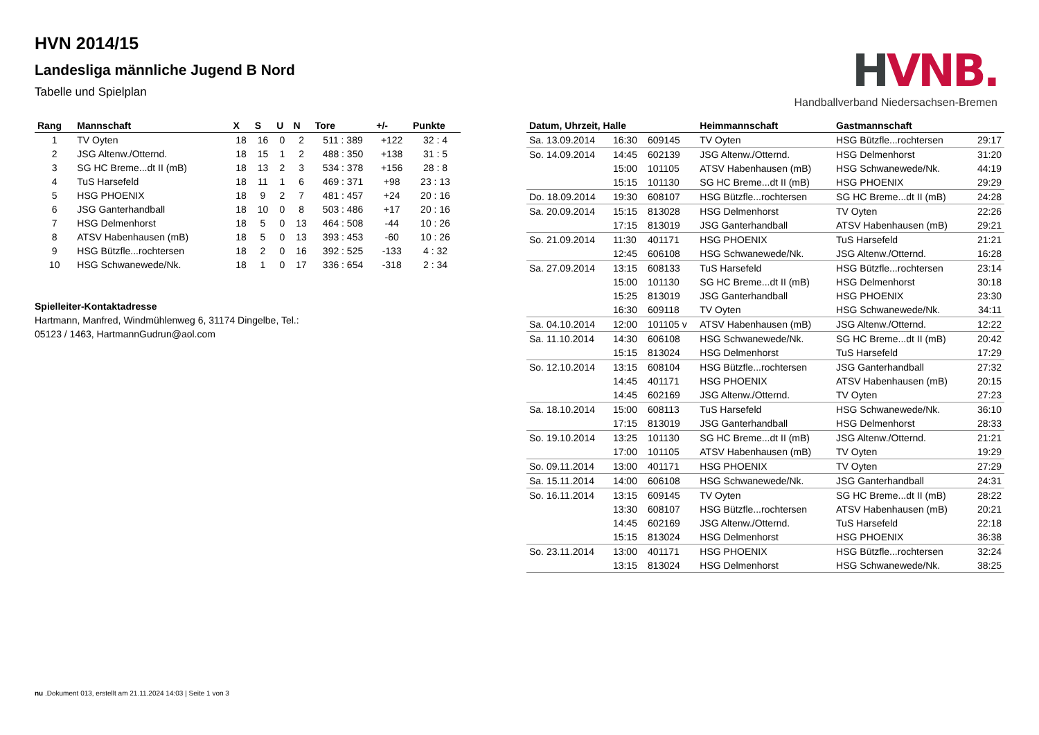HVNB.
Handballverband Niedersachsen-Bremen
HVN 2014/15
Landesliga männliche Jugend B Nord
Tabelle und Spielplan
| Rang | Mannschaft | X | S | U | N | Tore | +/- | Punkte |
| --- | --- | --- | --- | --- | --- | --- | --- | --- |
| 1 | TV Oyten | 18 | 16 | 0 | 2 | 511 : 389 | +122 | 32 : 4 |
| 2 | JSG Altenw./Otternd. | 18 | 15 | 1 | 2 | 488 : 350 | +138 | 31 : 5 |
| 3 | SG HC Breme...dt II (mB) | 18 | 13 | 2 | 3 | 534 : 378 | +156 | 28 : 8 |
| 4 | TuS Harsefeld | 18 | 11 | 1 | 6 | 469 : 371 | +98 | 23 : 13 |
| 5 | HSG PHOENIX | 18 | 9 | 2 | 7 | 481 : 457 | +24 | 20 : 16 |
| 6 | JSG Ganterhandball | 18 | 10 | 0 | 8 | 503 : 486 | +17 | 20 : 16 |
| 7 | HSG Delmenhorst | 18 | 5 | 0 | 13 | 464 : 508 | -44 | 10 : 26 |
| 8 | ATSV Habenhausen (mB) | 18 | 5 | 0 | 13 | 393 : 453 | -60 | 10 : 26 |
| 9 | HSG Bützfle...rochtersen | 18 | 2 | 0 | 16 | 392 : 525 | -133 | 4 : 32 |
| 10 | HSG Schwanewede/Nk. | 18 | 1 | 0 | 17 | 336 : 654 | -318 | 2 : 34 |
Spielleiter-Kontaktadresse
Hartmann, Manfred, Windmühlenweg 6, 31174 Dingelbe, Tel.:
05123 / 1463, HartmannGudrun@aol.com
| Datum, Uhrzeit, Halle | | | Heimmannschaft | Gastmannschaft | |
| --- | --- | --- | --- | --- | --- |
| Sa. 13.09.2014 | 16:30 | 609145 | TV Oyten | HSG Bützfle...rochtersen | 29:17 |
| So. 14.09.2014 | 14:45 | 602139 | JSG Altenw./Otternd. | HSG Delmenhorst | 31:20 |
| | 15:00 | 101105 | ATSV Habenhausen (mB) | HSG Schwanewede/Nk. | 44:19 |
| | 15:15 | 101130 | SG HC Breme...dt II (mB) | HSG PHOENIX | 29:29 |
| Do. 18.09.2014 | 19:30 | 608107 | HSG Bützfle...rochtersen | SG HC Breme...dt II (mB) | 24:28 |
| Sa. 20.09.2014 | 15:15 | 813028 | HSG Delmenhorst | TV Oyten | 22:26 |
| | 17:15 | 813019 | JSG Ganterhandball | ATSV Habenhausen (mB) | 29:21 |
| So. 21.09.2014 | 11:30 | 401171 | HSG PHOENIX | TuS Harsefeld | 21:21 |
| | 12:45 | 606108 | HSG Schwanewede/Nk. | JSG Altenw./Otternd. | 16:28 |
| Sa. 27.09.2014 | 13:15 | 608133 | TuS Harsefeld | HSG Bützfle...rochtersen | 23:14 |
| | 15:00 | 101130 | SG HC Breme...dt II (mB) | HSG Delmenhorst | 30:18 |
| | 15:25 | 813019 | JSG Ganterhandball | HSG PHOENIX | 23:30 |
| | 16:30 | 609118 | TV Oyten | HSG Schwanewede/Nk. | 34:11 |
| Sa. 04.10.2014 | 12:00 | 101105 v | ATSV Habenhausen (mB) | JSG Altenw./Otternd. | 12:22 |
| Sa. 11.10.2014 | 14:30 | 606108 | HSG Schwanewede/Nk. | SG HC Breme...dt II (mB) | 20:42 |
| | 15:15 | 813024 | HSG Delmenhorst | TuS Harsefeld | 17:29 |
| So. 12.10.2014 | 13:15 | 608104 | HSG Bützfle...rochtersen | JSG Ganterhandball | 27:32 |
| | 14:45 | 401171 | HSG PHOENIX | ATSV Habenhausen (mB) | 20:15 |
| | 14:45 | 602169 | JSG Altenw./Otternd. | TV Oyten | 27:23 |
| Sa. 18.10.2014 | 15:00 | 608113 | TuS Harsefeld | HSG Schwanewede/Nk. | 36:10 |
| | 17:15 | 813019 | JSG Ganterhandball | HSG Delmenhorst | 28:33 |
| So. 19.10.2014 | 13:25 | 101130 | SG HC Breme...dt II (mB) | JSG Altenw./Otternd. | 21:21 |
| | 17:00 | 101105 | ATSV Habenhausen (mB) | TV Oyten | 19:29 |
| So. 09.11.2014 | 13:00 | 401171 | HSG PHOENIX | TV Oyten | 27:29 |
| Sa. 15.11.2014 | 14:00 | 606108 | HSG Schwanewede/Nk. | JSG Ganterhandball | 24:31 |
| So. 16.11.2014 | 13:15 | 609145 | TV Oyten | SG HC Breme...dt II (mB) | 28:22 |
| | 13:30 | 608107 | HSG Bützfle...rochtersen | ATSV Habenhausen (mB) | 20:21 |
| | 14:45 | 602169 | JSG Altenw./Otternd. | TuS Harsefeld | 22:18 |
| | 15:15 | 813024 | HSG Delmenhorst | HSG PHOENIX | 36:38 |
| So. 23.11.2014 | 13:00 | 401171 | HSG PHOENIX | HSG Bützfle...rochtersen | 32:24 |
| | 13:15 | 813024 | HSG Delmenhorst | HSG Schwanewede/Nk. | 38:25 |
nu .Dokument 013, erstellt am 21.11.2024 14:03 | Seite 1 von 3